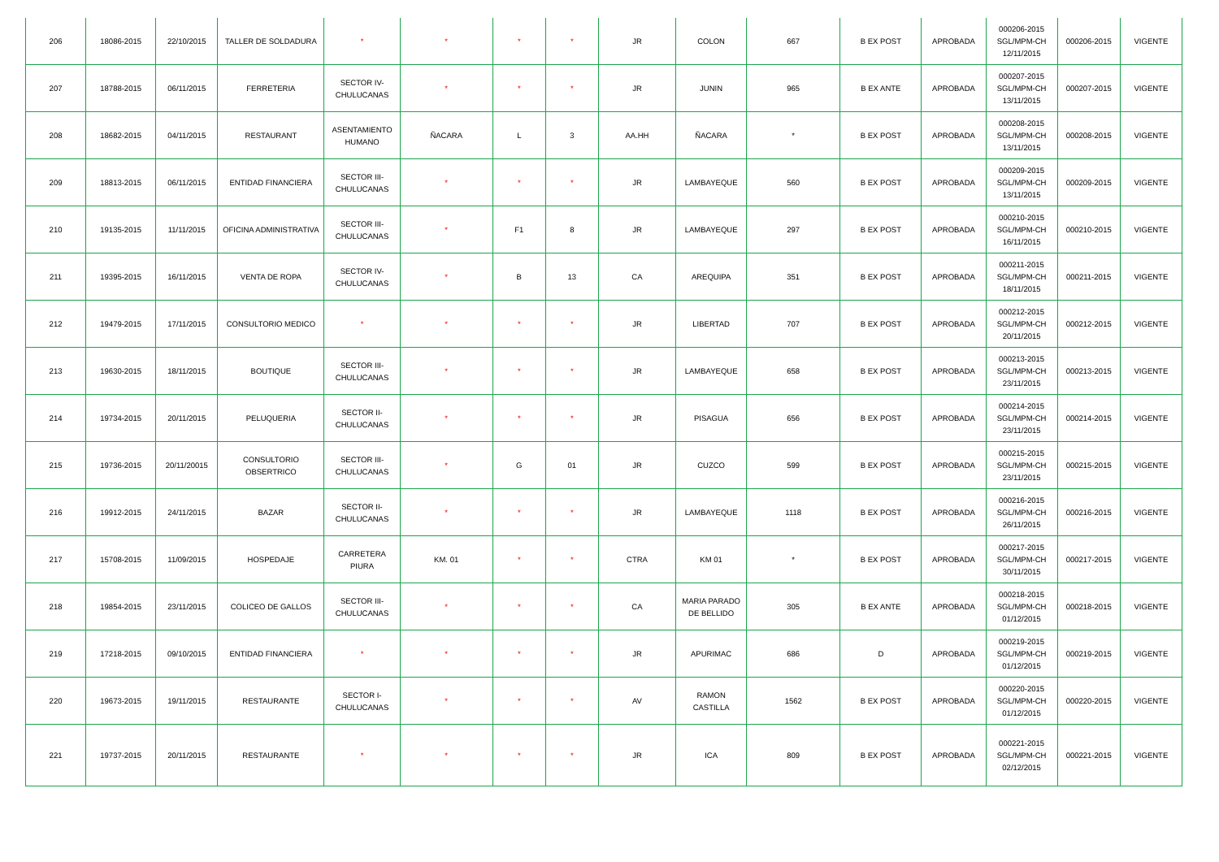| 206 | 18086-2015 | 22/10/2015 | TALLER DE SOLDADURA | * | * | * | * | JR | COLON | 667 | B EX POST | APROBADA | 000206-2015 SGL/MPM-CH 12/11/2015 | 000206-2015 | VIGENTE |
| 207 | 18788-2015 | 06/11/2015 | FERRETERIA | SECTOR IV- CHULUCANAS | * | * | * | JR | JUNIN | 965 | B EX ANTE | APROBADA | 000207-2015 SGL/MPM-CH 13/11/2015 | 000207-2015 | VIGENTE |
| 208 | 18682-2015 | 04/11/2015 | RESTAURANT | ASENTAMIENTO HUMANO | ÑACARA | L | 3 | AA.HH | ÑACARA | * | B EX POST | APROBADA | 000208-2015 SGL/MPM-CH 13/11/2015 | 000208-2015 | VIGENTE |
| 209 | 18813-2015 | 06/11/2015 | ENTIDAD FINANCIERA | SECTOR III- CHULUCANAS | * | * | * | JR | LAMBAYEQUE | 560 | B EX POST | APROBADA | 000209-2015 SGL/MPM-CH 13/11/2015 | 000209-2015 | VIGENTE |
| 210 | 19135-2015 | 11/11/2015 | OFICINA ADMINISTRATIVA | SECTOR III- CHULUCANAS | * | F1 | 8 | JR | LAMBAYEQUE | 297 | B EX POST | APROBADA | 000210-2015 SGL/MPM-CH 16/11/2015 | 000210-2015 | VIGENTE |
| 211 | 19395-2015 | 16/11/2015 | VENTA DE ROPA | SECTOR IV- CHULUCANAS | * | B | 13 | CA | AREQUIPA | 351 | B EX POST | APROBADA | 000211-2015 SGL/MPM-CH 18/11/2015 | 000211-2015 | VIGENTE |
| 212 | 19479-2015 | 17/11/2015 | CONSULTORIO MEDICO | * | * | * | * | JR | LIBERTAD | 707 | B EX POST | APROBADA | 000212-2015 SGL/MPM-CH 20/11/2015 | 000212-2015 | VIGENTE |
| 213 | 19630-2015 | 18/11/2015 | BOUTIQUE | SECTOR III- CHULUCANAS | * | * | * | JR | LAMBAYEQUE | 658 | B EX POST | APROBADA | 000213-2015 SGL/MPM-CH 23/11/2015 | 000213-2015 | VIGENTE |
| 214 | 19734-2015 | 20/11/2015 | PELUQUERIA | SECTOR II- CHULUCANAS | * | * | * | JR | PISAGUA | 656 | B EX POST | APROBADA | 000214-2015 SGL/MPM-CH 23/11/2015 | 000214-2015 | VIGENTE |
| 215 | 19736-2015 | 20/11/20015 | CONSULTORIO OBSERTRICO | SECTOR III- CHULUCANAS | * | G | 01 | JR | CUZCO | 599 | B EX POST | APROBADA | 000215-2015 SGL/MPM-CH 23/11/2015 | 000215-2015 | VIGENTE |
| 216 | 19912-2015 | 24/11/2015 | BAZAR | SECTOR II- CHULUCANAS | * | * | * | JR | LAMBAYEQUE | 1118 | B EX POST | APROBADA | 000216-2015 SGL/MPM-CH 26/11/2015 | 000216-2015 | VIGENTE |
| 217 | 15708-2015 | 11/09/2015 | HOSPEDAJE | CARRETERA PIURA | KM. 01 | * | * | CTRA | KM 01 | * | B EX POST | APROBADA | 000217-2015 SGL/MPM-CH 30/11/2015 | 000217-2015 | VIGENTE |
| 218 | 19854-2015 | 23/11/2015 | COLICEO DE GALLOS | SECTOR III- CHULUCANAS | * | * | * | CA | MARIA PARADO DE BELLIDO | 305 | B EX ANTE | APROBADA | 000218-2015 SGL/MPM-CH 01/12/2015 | 000218-2015 | VIGENTE |
| 219 | 17218-2015 | 09/10/2015 | ENTIDAD FINANCIERA | * | * | * | * | JR | APURIMAC | 686 | D | APROBADA | 000219-2015 SGL/MPM-CH 01/12/2015 | 000219-2015 | VIGENTE |
| 220 | 19673-2015 | 19/11/2015 | RESTAURANTE | SECTOR I- CHULUCANAS | * | * | * | AV | RAMON CASTILLA | 1562 | B EX POST | APROBADA | 000220-2015 SGL/MPM-CH 01/12/2015 | 000220-2015 | VIGENTE |
| 221 | 19737-2015 | 20/11/2015 | RESTAURANTE | * | * | * | * | JR | ICA | 809 | B EX POST | APROBADA | 000221-2015 SGL/MPM-CH 02/12/2015 | 000221-2015 | VIGENTE |